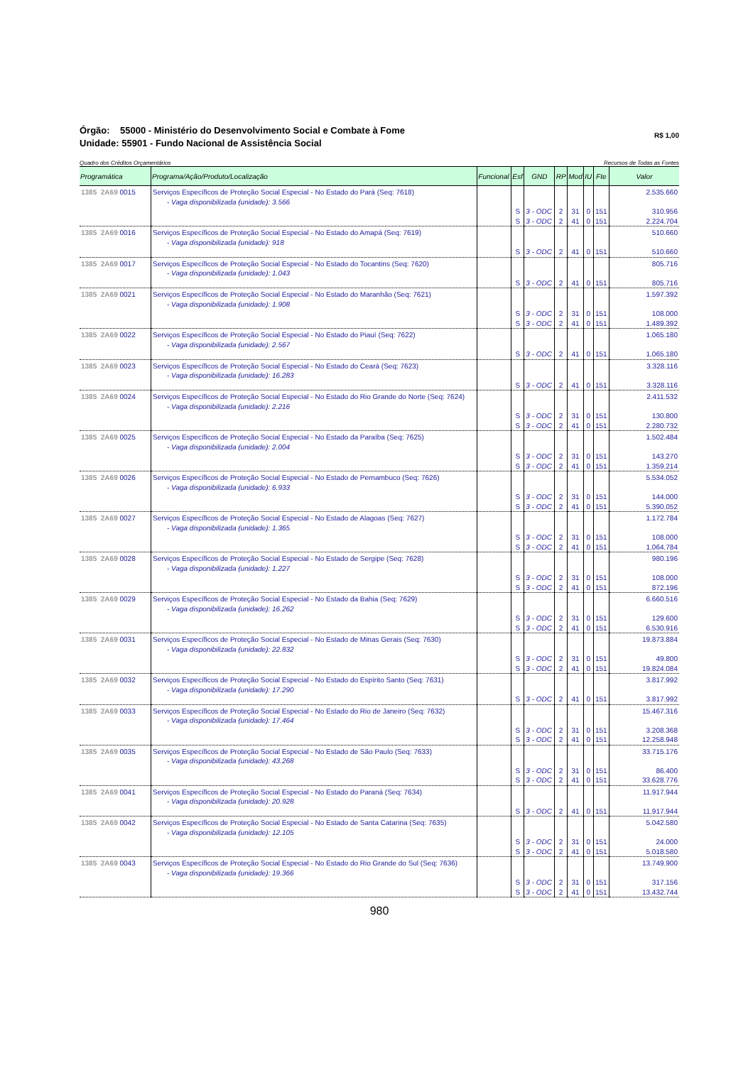Órgão: 55000 - Ministério do Desenvolvimento Social e Combate à Fome
Unidade: 55901 - Fundo Nacional de Assistência Social
R$ 1,00
Quadro dos Créditos Orçamentários Recursos de Todas as Fontes
| Programática | Programa/Ação/Produto/Localização | Funcional | Esf | GND | RP | Mod | IU | Fte | Valor |
| --- | --- | --- | --- | --- | --- | --- | --- | --- | --- |
| 1385 2A69 0015 | Serviços Específicos de Proteção Social Especial - No Estado do Pará (Seq: 7618) - Vaga disponibilizada (unidade): 3.566 | | S S | 3 - ODC 3 - ODC | 2 2 | 31 41 | 0 0 | 151 151 | 2.535.660 310.956 2.224.704 |
| 1385 2A69 0016 | Serviços Específicos de Proteção Social Especial - No Estado do Amapá (Seq: 7619) - Vaga disponibilizada (unidade): 918 | | S | 3 - ODC | 2 | 41 | 0 | 151 | 510.660 510.660 |
| 1385 2A69 0017 | Serviços Específicos de Proteção Social Especial - No Estado do Tocantins (Seq: 7620) - Vaga disponibilizada (unidade): 1.043 | | S | 3 - ODC | 2 | 41 | 0 | 151 | 805.716 805.716 |
| 1385 2A69 0021 | Serviços Específicos de Proteção Social Especial - No Estado do Maranhão (Seq: 7621) - Vaga disponibilizada (unidade): 1.908 | | S S | 3 - ODC 3 - ODC | 2 2 | 31 41 | 0 0 | 151 151 | 1.597.392 108.000 1.489.392 |
| 1385 2A69 0022 | Serviços Específicos de Proteção Social Especial - No Estado do Piauí (Seq: 7622) - Vaga disponibilizada (unidade): 2.567 | | S | 3 - ODC | 2 | 41 | 0 | 151 | 1.065.180 1.065.180 |
| 1385 2A69 0023 | Serviços Específicos de Proteção Social Especial - No Estado do Ceará (Seq: 7623) - Vaga disponibilizada (unidade): 16.283 | | S | 3 - ODC | 2 | 41 | 0 | 151 | 3.328.116 3.328.116 |
| 1385 2A69 0024 | Serviços Específicos de Proteção Social Especial - No Estado do Rio Grande do Norte (Seq: 7624) - Vaga disponibilizada (unidade): 2.216 | | S S | 3 - ODC 3 - ODC | 2 2 | 31 41 | 0 0 | 151 151 | 2.411.532 130.800 2.280.732 |
| 1385 2A69 0025 | Serviços Específicos de Proteção Social Especial - No Estado da Paraíba (Seq: 7625) - Vaga disponibilizada (unidade): 2.004 | | S S | 3 - ODC 3 - ODC | 2 2 | 31 41 | 0 0 | 151 151 | 1.502.484 143.270 1.359.214 |
| 1385 2A69 0026 | Serviços Específicos de Proteção Social Especial - No Estado de Pernambuco (Seq: 7626) - Vaga disponibilizada (unidade): 6.933 | | S S | 3 - ODC 3 - ODC | 2 2 | 31 41 | 0 0 | 151 151 | 5.534.052 144.000 5.390.052 |
| 1385 2A69 0027 | Serviços Específicos de Proteção Social Especial - No Estado de Alagoas (Seq: 7627) - Vaga disponibilizada (unidade): 1.365 | | S S | 3 - ODC 3 - ODC | 2 2 | 31 41 | 0 0 | 151 151 | 1.172.784 108.000 1.064.784 |
| 1385 2A69 0028 | Serviços Específicos de Proteção Social Especial - No Estado de Sergipe (Seq: 7628) - Vaga disponibilizada (unidade): 1.227 | | S S | 3 - ODC 3 - ODC | 2 2 | 31 41 | 0 0 | 151 151 | 980.196 108.000 872.196 |
| 1385 2A69 0029 | Serviços Específicos de Proteção Social Especial - No Estado da Bahia (Seq: 7629) - Vaga disponibilizada (unidade): 16.262 | | S S | 3 - ODC 3 - ODC | 2 2 | 31 41 | 0 0 | 151 151 | 6.660.516 129.600 6.530.916 |
| 1385 2A69 0031 | Serviços Específicos de Proteção Social Especial - No Estado de Minas Gerais (Seq: 7630) - Vaga disponibilizada (unidade): 22.832 | | S S | 3 - ODC 3 - ODC | 2 2 | 31 41 | 0 0 | 151 151 | 19.873.884 49.800 19.824.084 |
| 1385 2A69 0032 | Serviços Específicos de Proteção Social Especial - No Estado do Espírito Santo (Seq: 7631) - Vaga disponibilizada (unidade): 17.290 | | S | 3 - ODC | 2 | 41 | 0 | 151 | 3.817.992 3.817.992 |
| 1385 2A69 0033 | Serviços Específicos de Proteção Social Especial - No Estado do Rio de Janeiro (Seq: 7632) - Vaga disponibilizada (unidade): 17.464 | | S S | 3 - ODC 3 - ODC | 2 2 | 31 41 | 0 0 | 151 151 | 15.467.316 3.208.368 12.258.948 |
| 1385 2A69 0035 | Serviços Específicos de Proteção Social Especial - No Estado de São Paulo (Seq: 7633) - Vaga disponibilizada (unidade): 43.268 | | S S | 3 - ODC 3 - ODC | 2 2 | 31 41 | 0 0 | 151 151 | 33.715.176 86.400 33.628.776 |
| 1385 2A69 0041 | Serviços Específicos de Proteção Social Especial - No Estado do Paraná (Seq: 7634) - Vaga disponibilizada (unidade): 20.928 | | S | 3 - ODC | 2 | 41 | 0 | 151 | 11.917.944 11.917.944 |
| 1385 2A69 0042 | Serviços Específicos de Proteção Social Especial - No Estado de Santa Catarina (Seq: 7635) - Vaga disponibilizada (unidade): 12.105 | | S S | 3 - ODC 3 - ODC | 2 2 | 31 41 | 0 0 | 151 151 | 5.042.580 24.000 5.018.580 |
| 1385 2A69 0043 | Serviços Específicos de Proteção Social Especial - No Estado do Rio Grande do Sul (Seq: 7636) - Vaga disponibilizada (unidade): 19.366 | | S S | 3 - ODC 3 - ODC | 2 2 | 31 41 | 0 0 | 151 151 | 13.749.900 317.156 13.432.744 |
980